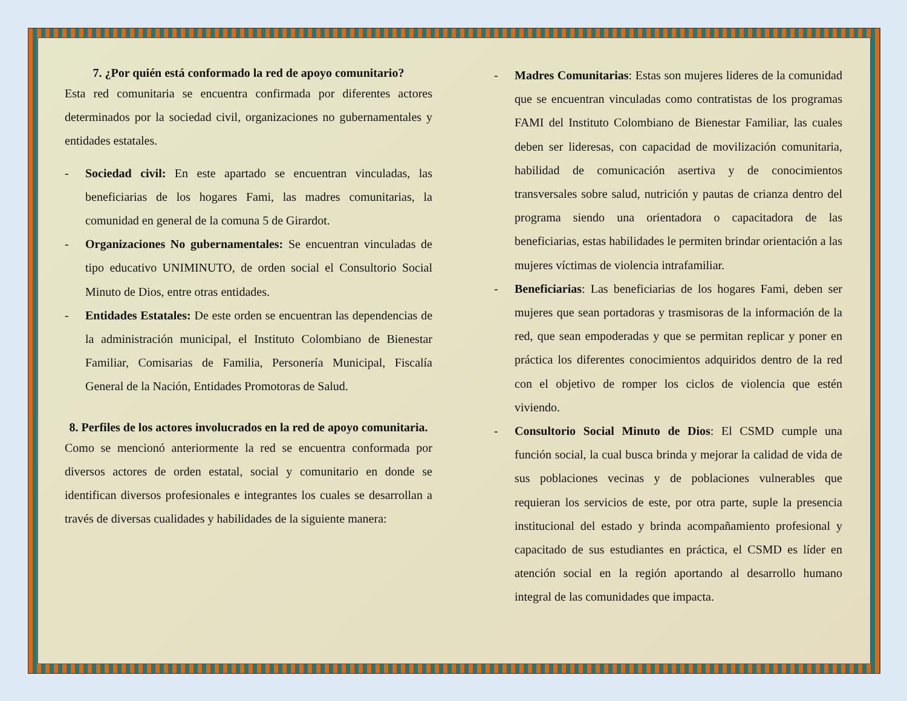7. ¿Por quién está conformado la red de apoyo comunitario?
Esta red comunitaria se encuentra confirmada por diferentes actores determinados por la sociedad civil, organizaciones no gubernamentales y entidades estatales.
- Sociedad civil: En este apartado se encuentran vinculadas, las beneficiarias de los hogares Fami, las madres comunitarias, la comunidad en general de la comuna 5 de Girardot.
- Organizaciones No gubernamentales: Se encuentran vinculadas de tipo educativo UNIMINUTO, de orden social el Consultorio Social Minuto de Dios, entre otras entidades.
- Entidades Estatales: De este orden se encuentran las dependencias de la administración municipal, el Instituto Colombiano de Bienestar Familiar, Comisarias de Familia, Personería Municipal, Fiscalía General de la Nación, Entidades Promotoras de Salud.
8. Perfiles de los actores involucrados en la red de apoyo comunitaria.
Como se mencionó anteriormente la red se encuentra conformada por diversos actores de orden estatal, social y comunitario en donde se identifican diversos profesionales e integrantes los cuales se desarrollan a través de diversas cualidades y habilidades de la siguiente manera:
- Madres Comunitarias: Estas son mujeres lideres de la comunidad que se encuentran vinculadas como contratistas de los programas FAMI del Instituto Colombiano de Bienestar Familiar, las cuales deben ser lideresas, con capacidad de movilización comunitaria, habilidad de comunicación asertiva y de conocimientos transversales sobre salud, nutrición y pautas de crianza dentro del programa siendo una orientadora o capacitadora de las beneficiarias, estas habilidades le permiten brindar orientación a las mujeres víctimas de violencia intrafamiliar.
- Beneficiarias: Las beneficiarias de los hogares Fami, deben ser mujeres que sean portadoras y trasmisoras de la información de la red, que sean empoderadas y que se permitan replicar y poner en práctica los diferentes conocimientos adquiridos dentro de la red con el objetivo de romper los ciclos de violencia que estén viviendo.
- Consultorio Social Minuto de Dios: El CSMD cumple una función social, la cual busca brinda y mejorar la calidad de vida de sus poblaciones vecinas y de poblaciones vulnerables que requieran los servicios de este, por otra parte, suple la presencia institucional del estado y brinda acompañamiento profesional y capacitado de sus estudiantes en práctica, el CSMD es líder en atención social en la región aportando al desarrollo humano integral de las comunidades que impacta.